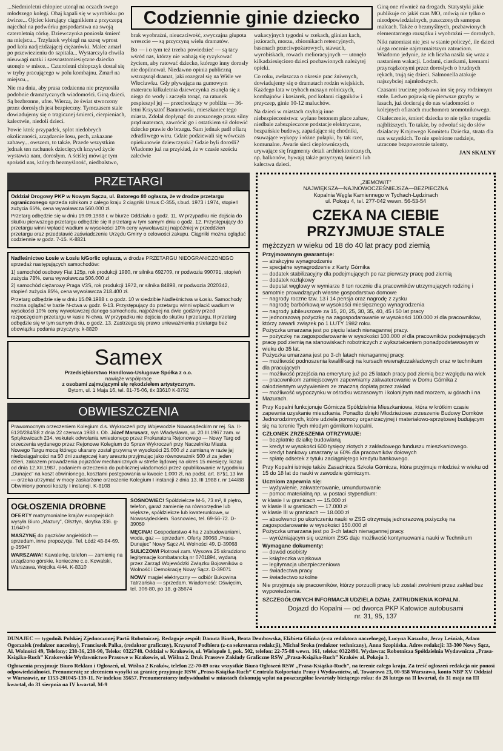...Siedmioletni chłopiec utonął na oczach swego młodszego kolegi. Obaj kąpali się w wyrobisku po żwirze... Ojciec kierujący ciągnikiem z przyczepą najechał na podwórku gospodarstwa na swoją czteroletnią córkę. Dziewczynka poniosła śmierć na miejscu... Trzylatek wybiegł na szosę wprost pod koła nadjeżdżającej ciężarówki. Malec zmarł po przewiezieniu do szpitala... Wystarczyła chwila nieuwagi matki i szesnastomiesięczne dziecko utonęło w misce... Czteroletni chłopczyk dostał się w tryby pracującego w polu kombajnu. Zmarł na miejscu...
Nie ma dnia, aby prasa codzienna nie przynosiła podobnie dramatycznych wiadomości. Giną dzieci. Są bezbronne, ufne. Wierzą, że świat stworzony przez dorosłych jest bezpieczny. Tymczasem stale dowiadujemy się o tragicznej śmierci, cierpieniach, kalectwie, niedoli dzieci.
Powie ktoś: przypadek, splot niedobrych okoliczności, zrządzenie losu, pech, zakazane zabawy... owszem, to także. Przede wszystkim jednak ten rachunek dziecięcych krzywd życie wystawia nam, dorosłym. A ściślej mówiąc tym spośród nas, których bezmyślność, niedbalstwo,
Codziennie ginie dziecko
brak wyobraźni, nieuczciwość, zwyczajna głupota wreszcie — są przyczyną wielu dramatów.
Bo — i o tym też trzeba powiedzieć — są tacy wśród nas, którzy nie wahają się ryzykować życiem, aby ratować dziecko, którego inny dorosły nie dopilnował. Niedawno opinia publiczną wstrząsnął dramat, jaki rozegrał się na Wiśle we Włocławku. Gdy pływająca na gumowym materacu kilkuletnia dziewczynka zsunęła się z niego do wody i zaczęła tonąć, na ratunek pospieszył jej — przechodzący w pobliżu — 36-letni Krzysztof Baranowski, mieszkaniec tego miasta. Zdołał dopłynąć do znoszonego przez silny prąd materaca, zawrócić go i ostatkiem sił dołowić dziecko prawie do brzegu. Sam jednak padł ofiarą zdradliwego wiru. Gdzie podziewali się wówczas opiekunowie dziewczynki? Gdzie byli dorośli? Wiadomo już na przykład, że w czasie sześciu zaledwie
wakacyjnych tygodni w rzekach, glinian kach, jeziorach, morzu, zbiornikach retencyjnych, basenach przeciwpożarowych, stawach, wyrobiskach, rowach melioracyjnych — utonęło kilkadziesięciorо dzieci pozbawionych należytej opieki.
Co roku, zwłaszcza o okresie prac żniwnych, dowiadujemy się o dramatach rodzin wiejskich. Każdego lata w trybach maszyn rolniczych, kombajnów i kosiarek, pod kołami ciągników i przyczep, ginie 10-12 maluchów.
Na dzieci w miastach czyhają inne niebezpieczeństwa: wylane betonem place zabaw, niedbale zabezpieczone podstacje elektryczne, bezpańskie budowy, zapadające się chodniki, osuwające wykopy i różne pułapki, by tak rzec, komunalne. Awarie sieci ciepłowniczych, urywające się fragmenty detali architektonicznych, np. balkonów, bywają także przyczyną śmierci lub kalectwa dzieci.
Giną one również na drogach. Statystyki jakie publikuje co jakiś czas MO, mówią nie tylko o nieodpowiedzialnych, puszczonych samopas malcach. Także o bezmyślnych, pozbawionych elementarnego rozsądku i wyobraźni — dorosłych.
Nikt natomiast nie jest w stanie policzyć, ile dzieci ulega rocznie najrozmaitszym zatruciom. Wiadomo jedynie, że ich liczba nasila się wraz z nastaniem wakacji. Lodami, ciastkami, kremami przyrządzonymi przez dorosłych o brudnych rękach, trują się dzieci. Salmonella atakuje najszybciej najmłodszych.
Czasami truciznę podsuwa im się przy rodzinnym stole. Ledwo pojawią się pierwsze grzyby w lasach, już docierają do nas wiadomości o kolejnych ofiarach muchomora sromotnikowego.
Okaleczenie, śmierć dziecka to nie tylko tragedia najbliższych. To także, by odwołać się do słów działaczy Krajowego Komitetu Dziecka, strata dla nas wszystkich. To nie spełnione nadzieje, utracone bezpowrotnie talenty.
JAN SKALNY
PRZETARGI
Oddział Drogowy PKP w Nowym Sączu, ul. Batorego 80 ogłasza, że w drodze przetargu ograniczonego sprzeda rolnikom z całego kraju 2 ciągniki Ursus C-355, r.bud. 1973 i 1974, stopień zużycia 65%, cena wywoławcza 560.000 zł.
Przetarg odbędzie się w dniu 19.09.1988 r. w biurze Oddziału o godz. 11. W przypadku nie dojścia do skutku pierwszego przetargu odbędzie się II przetarg w tym samym dniu o godz. 12. Przystępujący do przetargu winni wpłacić wadium w wysokości 10% ceny wywoławczej najpóźniej w przeddzień przetargu oraz przedstawić zaświadczenie Urzędu Gminy o celowości zakupu. Ciągniki można oglądać codziennie w godz. 7-15. K-8821
Nadleśnictwo Łosie w Łosiu k/Gorlic ogłasza, w drodze PRZETARGU NIEOGRANICZONEGO sprzedaż następujących samochodów:
1) samochód osobowy Fiat 125p, rok produkcji 1980, nr silnika 692709, nr podwozia 990791, stopień zużycia 78%, cena wywoławcza 506.000 zł
2) samochód ciężarowy Praga V3S, rok produkcji 1972, nr silnika 84898, nr podwozia 2020342, stopień zużycia 85%, cena wywoławcza 218.400 zł.
Przetarg odbędzie się w dniu 15.09.1988 r. o godz. 10 w siedzibie Nadleśnictwa w Łosiu. Samochody można oglądać w bazie N-ctwa w godz. 9-13. Przystępujący do przetargu winni wpłacić wadium w wysokości 10% ceny wywoławczej danego samochodu, najpóźniej na dwie godziny przed rozpoczęciem przetargu w kasie N-ctwa. W przypadku nie dojścia do skutku I przetargu, II przetarg odbędzie się w tym samym dniu, o godz. 13. Zastrzega się prawo unieważnienia przetargu bez obowiązku podania przyczyny. k-8820
Samex
Przedsiębiorstwo Handlowo-Usługowe Spółka z o.o.
nawiąże współpracę
z osobami zajmującymi się rękodziełem artystycznym.
Bytom, ul. 1 Maja 16, tel. 81-75-06, tlx 33610 K-8792
OBWIESZCZENIA
Prawomocnym orzeczeniem Kolegium d.s. Wykroczeń przy Wojewodzie Nowosądeckim nr rej. Sa. II-6120/284/88 z dnia 22 czerwca 1988 r. Ob. Józef Marusarz, syn Władysława, ur. 20.III.1967 zam. w Sptykowicach 234, wskutek odwołania wniesionego przez Prokuratora Rejonowego — Nowy Targ od orzeczenia wydanego przez Rejonowe Kolegium do Spraw Wykroczeń przy Naczelniku Miasta Nowego Targu mocą którego ukarany został grzywną w wysokości 25.000 zł z zamianą w razie jej niedosiągalności na 50 dni zastępczej kary aresztu przyjmując jako równoważnik 500 zł za jeden dzień, zakazem prowadzenia pojazdów mechanicznych w strefie lądowej na okres 15 miesięcy, licząc od dnia 12.XII.1987, podaniem orzeczenia do publicznej wiadomości przez opublikowanie w tygodniku „Dunajec” na koszt obwinionego, kosztami postępowania w kwocie 1.000 zł, na podst. art. 87§1.13 kw — orzeka utrzymać w mocy zaskarżone orzeczenie Kolegium I instancji z dnia 13. III 1988 r. nr 144/88 Obwiniony ponosi koszty I instancji. K-8108
OGŁOSZENIA DROBNE
OFERTY matrymonialne krajów europejskich wysyła Biuro „Mazury”, Olsztyn, skrytka 336. g-11640-0
MASZYNĘ do pączków angielskich — sprzedam, inne propozycje. Tel. Łódź 48-84-69. g-35947
WARSZAWA! Kawalerkę, telefon — zamienię na urządzono górskie, konieczne c.o. Kowalski, Warszawa, Wojcika 4/44. K-8310
SOSNOWIEC! Spółdzielcze M-5, 73 m², II piętro, telefon, garaż zamienię na równorzędne lub większe, spółdzielcze lub kwaterunkowe, w Nowosądeckiem. Sosnowiec, tel. 69-56-72. D-39059
MĘCINA! Gospodarstwo 4 ha z zabudowaniami, woda, gaz — sprzedam. Oferty 39068 „Prasa-Dunajec” Nowy Sącz Al. Wolności 49. D-39068
SULICZOWI Piotrowi zam. Wysowa 25 skradziono legitymację kombatancką nr 0701894, wydaną przez Zarząd Wojewódzki Związku Bojowników o Wolność i Demokrację Nowy Sącz. D-39071
NOWY magiel elektryczny — odbiór Bukowina Tatrzańska — sprzedam. Wiadomość: Oświęcim, tel. 306-80, po 18. g-35674
„ZIEMOWIT”
NAJWIĘKSZA—NAJNOWOCZEŚNIEJSZA—BEZPIECZNA
Kopalnia Węgla Kamiennego w Tychach-Lędzinach
ul. Pokoju 4, tel. 277-042 wewn. 56-53-54
CZEKA NA CIEBIE
PRZYJMUJE STALE
mężczyzn w wieku od 18 do 40 lat pracy pod ziemią
Przyjmowanym gwarantuje:
— atrakcyjne wynagrodzenie
— specjalne wynagrodzenie z Karty Górnika
— dodatek stabilizacyjny dla podejmujących po raz pierwszy pracę pod ziemią
— dodatek rozłąkowy
— deputat węglowy w wymiarze 8 ton rocznie dla pracowników utrzymujących rodzinę i samotnie prowadzących własne gospodarstwo domowe
— nagrody roczne tzw. 13 i 14 pensja oraz nagrodę z zysku
— nagrodę barbórkową w wysokości miesięcznego wynagrodzenia
— nagrody jubileuszowe za 15, 20, 25, 30, 35, 40, 45 i 50 lat pracy
— jednorazową pożyczkę na zagospodarowanie w wysokości 100.000 zł dla pracowników, którzy zawarli związek po 1 LUTY 1982 roku.
Pożyczka umarzana jest po pięciu latach nienagannej pracy.
— pożyczkę na zagospodarowanie w wysokości 100.000 zł dla pracowników podejmujących pracę pod ziemią na stanowiskach robotniczych z wykształceniem ponadpodstawowym w wieku do 35 lat.
Pożyczka umarzana jest po 3-ch latach nienagannej pracy.
— możliwość podnoszenia kwalifikacji na kursach wewnątrzzakładowych oraz w technikum dla pracujących
— możliwość przejścia na emeryturę już po 25 latach pracy pod ziemią bez względu na wiek
— pracownikom zamiejscowym zapewniamy zakwaterowanie w Domu Górnika z całodziennym wyżywieniem ze znaczną dopłatą przez zakład
— możliwość wypoczynku w ośrodku wczasowym i kolonijnym nad morzem, w górach i na Mazurach.
Przy Kopalni funkcjonuje Górnicza Spółdzielnia Mieszkaniowa, która w krótkim czasie zapewnia uzyskanie mieszkania. Ponadto dzięki Młodzieżowe zrzeszenie Budowy Domków Jednorodzinnych, które udziela pomocy organizacyjnej i materiałowo-sprzętowej budującym się na terenie Tych młodym górnikom kopalni.
CZŁONEK ZRZESZENIA OTRZYMUJE:
— bezpłatnie działkę budowlaną
— kredyt w wysokości 600 tysięcy złotych z zakładowego funduszu mieszkaniowego.
— kredyt bankowy umarzany w 60% dla pracowników dołowych
— spłatę odsetek z tytułu zaciągniętego kredytu bankowego.
Przy Kopalni istnieje także Zasadnicza Szkoła Górnicza, która przyjmuje młodzież w wieku od 15 do 18 lat do nauki w zawodzie górniczym.
Uczniom zapewnia się:
— wyżywienie, zakwaterowanie, umundurowanie
— pomoc materialną np. w postaci stypendium:
w klasie I w granicach — 15.000 zł
w klasie II w granicach — 17.000 zł
w klasie III w granicach — 18.000 zł
— absolwenci po ukończeniu nauki w ZSG otrzymują jednorazową pożyczkę na zagospodarowanie w wysokości 150.000 zł
Pożyczka umarzana jest po 3-ch latach nienagannej pracy.
— wyróżniającym się uczniom ZSG daje możliwość kontynuowania nauki w Technikum
Wymagane dokumenty:
— dowód osobisty
— książeczka wojskowa
— legitymacja ubezpieczeniowa
— świadectwa pracy
— świadectwo szkolne
Nie przyjmuje się pracowników, którzy porzucili pracę lub zostali zwolnieni przez zakład bez wypowiedzenia.
SZCZEGÓŁOWYCH INFORMACJI UDZIELA DZIAŁ ZATRUDNIENIA KOPALNI.
Dojazd do Kopalni — od dworca PKP Katowice autobusami
nr. 31, 95, 137
DUNAJEC — tygodnik Polskiej Zjednoczonej Partii Robotniczej. Redaguje zespół: Danuta Binek, Beata Dembowska, Elżbieta Glinka (z-ca redaktora naczelnego), Lucyna Kaszuba, Jerzy Leśniak, Adam Ogorzałek (redaktor naczelny), Franciszek Palka, (redaktor graficzny), Krzysztof Podbiera (z-ca sekretarza redakcji), Michał Sroka (redaktor techniczny), Anna Szopińska. Adres redakcji: 33-300 Nowy Sącz, Al. Wolności 49, Telefony: 238-36, 238-90, Teleks: 0322748. Oddział w Krakowie, ul. Wielopole 1, pok. 502, telefon: 22-75-88 wewn. 161, teleks: 0322491. Wydawca: Robotnicza Spółdzielnia Wydawnicza „Prasa-Książka-Ruch” Krakowskie Wydawnictwo Prasowe w Krakowie, ul. Wiślna 2. Druk Prasowe Zakłady Graficzne RSW „Prasa-Książka-Ruch” Kraków al. Pokoju 3.
Ogłoszenia przyjmuje Biuro Reklam i Ogłoszeń, ul. Wiślna 2 Kraków, telefon 22-70-89 oraz wszystkie Biura Ogłoszeń RSW „Prasa-Książka-Ruch”, na terenie całego kraju. Za treść ogłoszeń redakcja nie ponosi odpowiedzialności. Prenumeratę ze zleceniem wysyłki za granicę przyjmuje RSW „Prasa-Książka-Ruch” Centrala Kolportażu Prasy i Wydawnictw, ul. Towarowa 23, 00-958 Warszawa, konto NBP XV Oddział w Warszawie, nr 1153-201045-139-11. Nr indeksu 35657. Prenumeratorzy indywidualni w miastach dokonują wpłat na poszczególne kwartały bieżącego roku: do 28 lutego na II kwartał, do 31 maja na III kwartał, do 31 sierpnia na IV kwartał. M-9